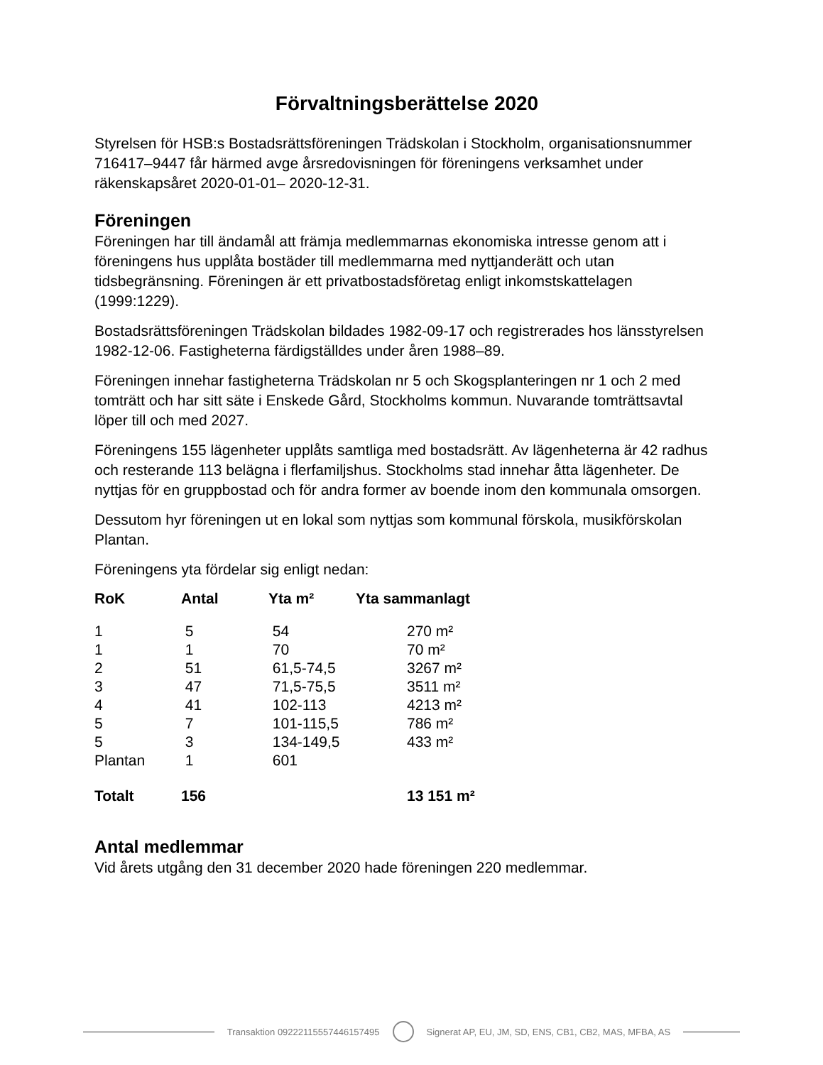Förvaltningsberättelse 2020
Styrelsen för HSB:s Bostadsrättsföreningen Trädskolan i Stockholm, organisationsnummer 716417–9447 får härmed avge årsredovisningen för föreningens verksamhet under räkenskapsåret 2020-01-01– 2020-12-31.
Föreningen
Föreningen har till ändamål att främja medlemmarnas ekonomiska intresse genom att i föreningens hus upplåta bostäder till medlemmarna med nyttjanderätt och utan tidsbegränsning. Föreningen är ett privatbostadsföretag enligt inkomstskattelagen (1999:1229).
Bostadsrättsföreningen Trädskolan bildades 1982-09-17 och registrerades hos länsstyrelsen 1982-12-06. Fastigheterna färdigställdes under åren 1988–89.
Föreningen innehar fastigheterna Trädskolan nr 5 och Skogsplanteringen nr 1 och 2 med tomträtt och har sitt säte i Enskede Gård, Stockholms kommun. Nuvarande tomträttsavtal löper till och med 2027.
Föreningens 155 lägenheter upplåts samtliga med bostadsrätt. Av lägenheterna är 42 radhus och resterande 113 belägna i flerfamiljshus. Stockholms stad innehar åtta lägenheter. De nyttjas för en gruppbostad och för andra former av boende inom den kommunala omsorgen.
Dessutom hyr föreningen ut en lokal som nyttjas som kommunal förskola, musikförskolan Plantan.
Föreningens yta fördelar sig enligt nedan:
| RoK | Antal | Yta m² | Yta sammanlagt |
| --- | --- | --- | --- |
| 1 | 5 | 54 | 270 m² |
| 1 | 1 | 70 | 70 m² |
| 2 | 51 | 61,5-74,5 | 3267 m² |
| 3 | 47 | 71,5-75,5 | 3511 m² |
| 4 | 41 | 102-113 | 4213 m² |
| 5 | 7 | 101-115,5 | 786 m² |
| 5 | 3 | 134-149,5 | 433 m² |
| Plantan | 1 | 601 | |
| Totalt | 156 | | 13 151 m² |
Antal medlemmar
Vid årets utgång den 31 december 2020 hade föreningen 220 medlemmar.
Transaktion 09222115557446157495
Signerat AP, EU, JM, SD, ENS, CB1, CB2, MAS, MFBA, AS